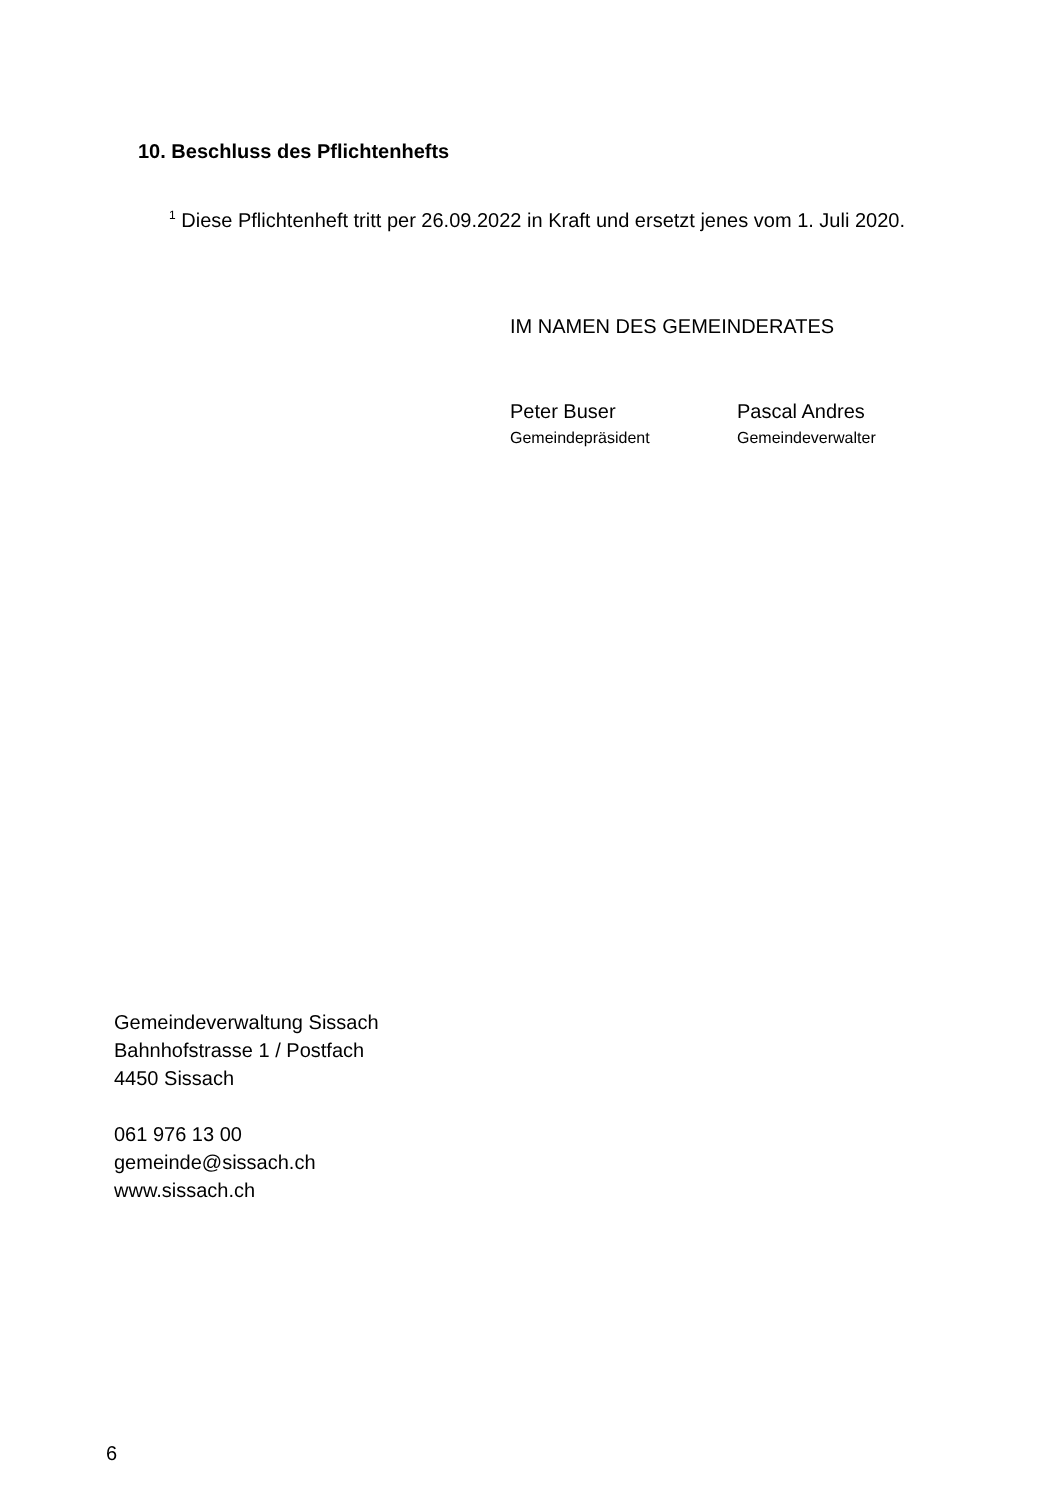10. Beschluss des Pflichtenhefts
<sup>1</sup> Diese Pflichtenheft tritt per 26.09.2022 in Kraft und ersetzt jenes vom 1. Juli 2020.
IM NAMEN DES GEMEINDERATES
Peter Buser
Gemeindepräsident
Pascal Andres
Gemeindeverwalter
Gemeindeverwaltung Sissach
Bahnhofstrasse 1 / Postfach
4450 Sissach
061 976 13 00
gemeinde@sissach.ch
www.sissach.ch
6